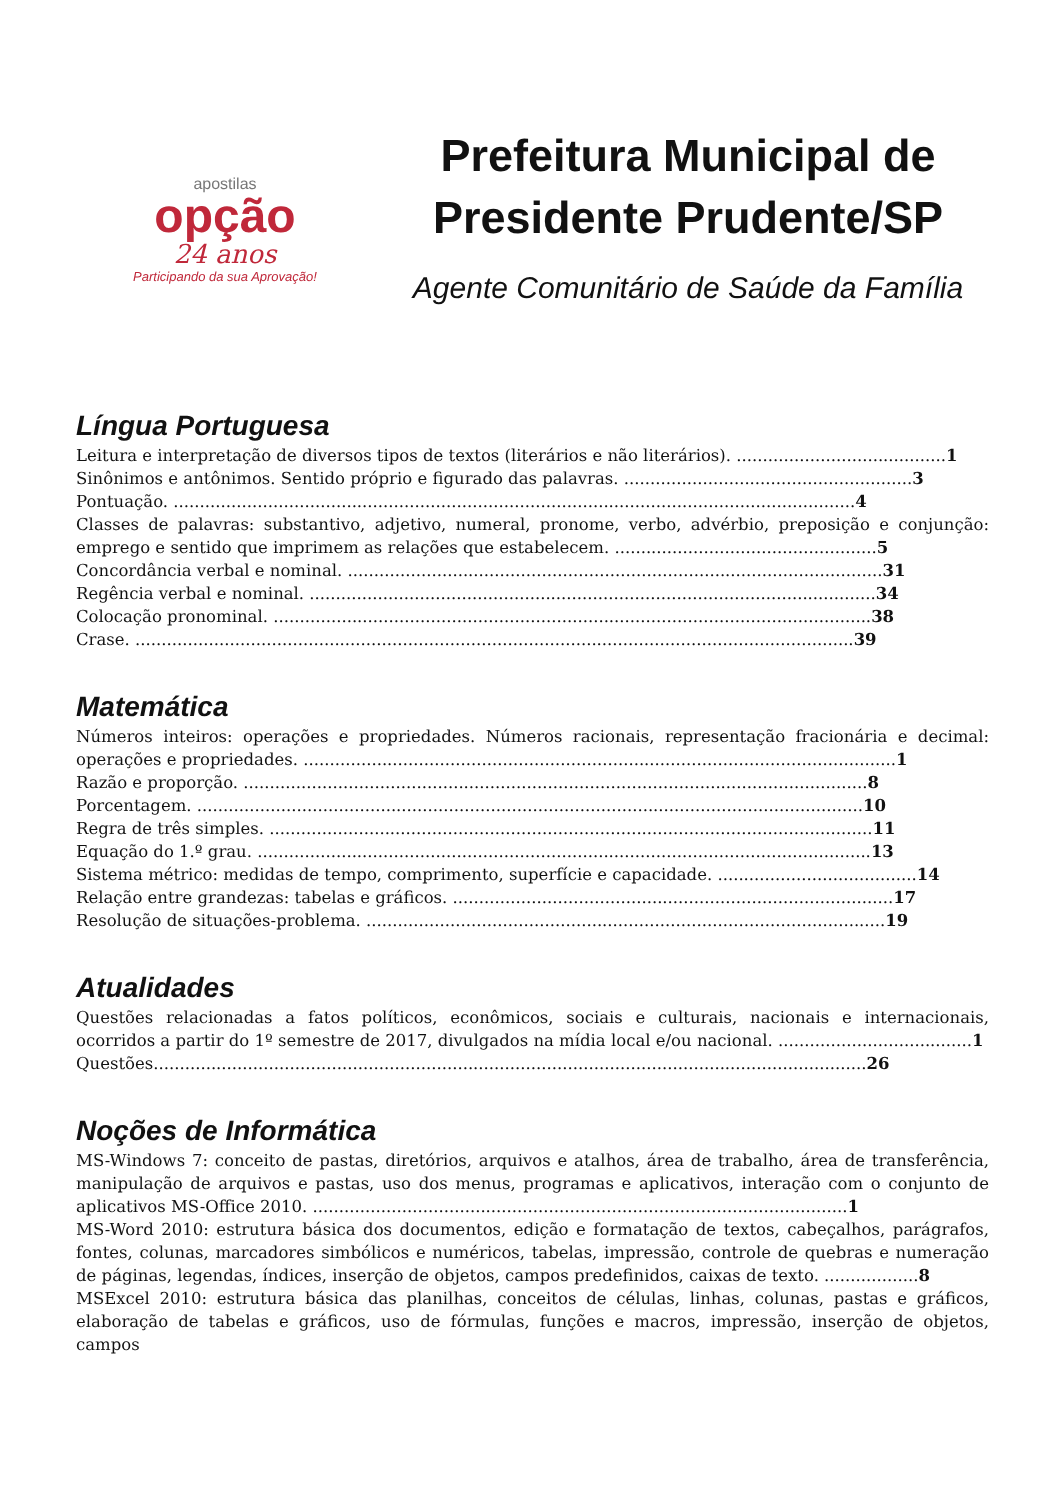apostilas
opção
24 anos
Participando da sua Aprovação!
Prefeitura Municipal de Presidente Prudente/SP
Agente Comunitário de Saúde da Família
Língua Portuguesa
Leitura e interpretação de diversos tipos de textos (literários e não literários). ........................................1
Sinônimos e antônimos. Sentido próprio e figurado das palavras. .......................................................3
Pontuação. ..................................................................................................................................4
Classes de palavras: substantivo, adjetivo, numeral, pronome, verbo, advérbio, preposição e conjunção: emprego e sentido que imprimem as relações que estabelecem. ..................................................5
Concordância verbal e nominal. ......................................................................................................31
Regência verbal e nominal. ............................................................................................................34
Colocação pronominal. ..................................................................................................................38
Crase. .........................................................................................................................................39
Matemática
Números inteiros: operações e propriedades. Números racionais, representação fracionária e decimal: operações e propriedades. .................................................................................................................1
Razão e proporção. .......................................................................................................................8
Porcentagem. ...............................................................................................................................10
Regra de três simples. ...................................................................................................................11
Equação do 1.º grau. .....................................................................................................................13
Sistema métrico: medidas de tempo, comprimento, superfície e capacidade. ......................................14
Relação entre grandezas: tabelas e gráficos. ....................................................................................17
Resolução de situações-problema. ...................................................................................................19
Atualidades
Questões relacionadas a fatos políticos, econômicos, sociais e culturais, nacionais e internacionais, ocorridos a partir do 1º semestre de 2017, divulgados na mídia local e/ou nacional. .....................................1
Questões........................................................................................................................................26
Noções de Informática
MS-Windows 7: conceito de pastas, diretórios, arquivos e atalhos, área de trabalho, área de transferência, manipulação de arquivos e pastas, uso dos menus, programas e aplicativos, interação com o conjunto de aplicativos MS-Office 2010. ......................................................................................................1
MS-Word 2010: estrutura básica dos documentos, edição e formatação de textos, cabeçalhos, parágrafos, fontes, colunas, marcadores simbólicos e numéricos, tabelas, impressão, controle de quebras e numeração de páginas, legendas, índices, inserção de objetos, campos predefinidos, caixas de texto. ..................8
MSExcel 2010: estrutura básica das planilhas, conceitos de células, linhas, colunas, pastas e gráficos, elaboração de tabelas e gráficos, uso de fórmulas, funções e macros, impressão, inserção de objetos, campos